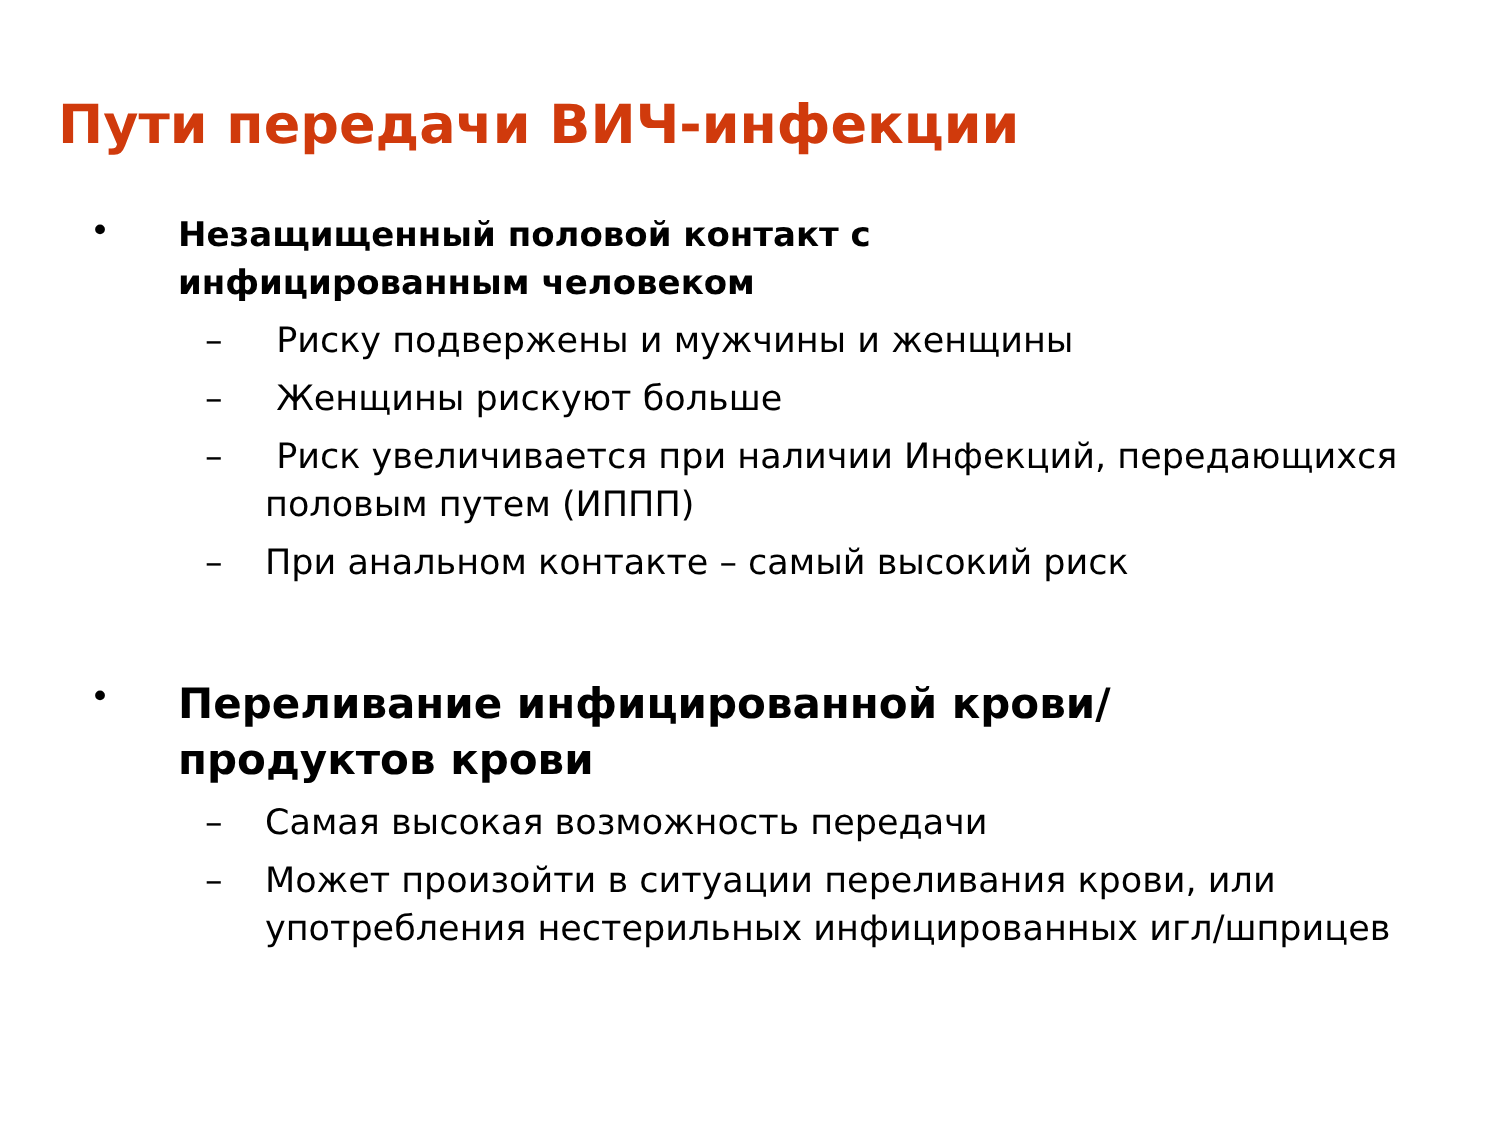Пути передачи ВИЧ-инфекции
•
Незащищенный половой контакт с
инфицированным человеком
– Риску подвержены и мужчины и женщины
– Женщины рискуют больше
– Риск увеличивается при наличии Инфекций, передающихся половым путем (ИППП)
– При анальном контакте – самый высокий риск
•
Переливание инфицированной крови/
продуктов крови
– Самая высокая возможность передачи
– Может произойти в ситуации переливания крови, или употребления нестерильных инфицированных игл/шприцев